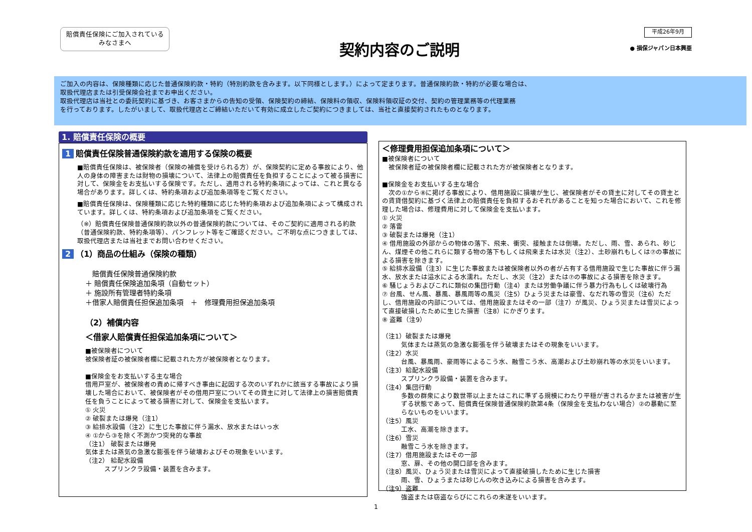賠償責任保険にご加入されている
みなさまへ
契約内容のご説明
平成26年9月
● 損保ジャパン日本興亜
ご加入の内容は、保険種類に応じた普通保険約款・特約（特別約款を含みます。以下同様とします。）によって定まります。普通保険約款・特約が必要な場合は、
取扱代理店または引受保険会社までお申出ください。
取扱代理店は当社との委託契約に基づき、お客さまからの告知の受領、保険契約の締結、保険料の領収、保険料領収証の交付、契約の管理業務等の代理業務
を行っております。したがいまして、取扱代理店とご締結いただいて有効に成立したご契約につきましては、当社と直接契約されたものとなります。
1. 賠償責任保険の概要
1 賠償責任保険普通保険約款を適用する保険の概要
■賠償責任保険は、被保険者（保険の補償を受けられる方）が、保険契約に定める事故により、他人の身体の障害または財物の損壊について、法律上の賠償責任を負担することによって被る損害に対して、保険金をお支払いする保険です。ただし、適用される特約条項によっては、これと異なる場合があります。詳しくは、特約条項および追加条項等をご覧ください。
■賠償責任保険は、保険種類に応じた特約種類に応じた特約条項および追加条項によって構成されています。詳しくは、特約条項および追加条項をご覧ください。
（※）賠償責任保険普通保険約款以外の普通保険約款については、そのご契約に適用される約款（普通保険約款、特約条項等）、パンフレット等をご確認ください。ご不明な点につきましては、取扱代理店または当社までお問い合わせください。
2 （1）商品の仕組み（保険の種類）
　賠償責任保険普通保険約款
＋ 賠償責任保険追加条項（自動セット）
＋ 施設所有管理者特約条項
＋借家人賠償責任担保追加条項　＋　修理費用担保追加条項
（2）補償内容
＜借家人賠償責任担保追加条項について＞
■被保険者について
被保険者証の被保険者欄に記載された方が被保険者となります。
■保険金をお支払いする主な場合
借用戸室が、被保険者の責めに帰すべき事由に起因する次のいずれかに該当する事故により損壊した場合において、被保険者がその借用戸室についてその貸主に対して法律上の損害賠償責任を負うことによって被る損害に対して、保険金を支払います。
① 火災
② 破裂または爆発（注1）
③ 給排水設備（注2）に生じた事故に伴う漏水、放水またはいっ水
④ ①から③を除く不測かつ突発的な事故
（注1） 破裂または爆発
気体または蒸気の急激な膨張を伴う破壊およびその現象をいいます。
（注2） 給配水設備
スプリンクラ設備・装置を含みます。
＜修理費用担保追加条項について＞
■被保険者について
　被保険者証の被保険者欄に記載された方が被保険者となります。
■保険金をお支払いする主な場合
　次の①から⑧に掲げる事故により、借用施設に損壊が生じ、被保険者がその貸主に対してその貸主との賃貸借契約に基づく法律上の賠償責任を負担するおそれがあることを知った場合において、これを修理した場合は、修理費用に対して保険金を支払います。
① 火災
② 落雷
③ 破裂または爆発（注1）
④ 借用施設の外部からの物体の落下、飛来、衝突、接触または倒壊。ただし、雨、雪、あられ、砂じん、煤煙その他これらに類する物の落下もしくは飛来または水災（注2）、土砂崩れもしくは⑦の事故による損害を除きます。
⑤ 給排水設備（注3）に生じた事故または被保険者以外の者が占有する借用施設で生じた事故に伴う漏水、放水または溢水による水濡れ。ただし、水災（注2）または⑦の事故による損害を除きます。
⑥ 騒じょうおよびこれに類似の集団行動（注4）または労働争議に伴う暴力行為もしくは破壊行為
⑦ 台風、せん風、暴風、暴風雨等の風災（注5）ひょう災または豪雪、なだれ等の雪災（注6）ただし、借用施設の内部については、借用施設またはその一部（注7）が風災、ひょう災または雪災によって直接破損したために生じた損害（注8）にかぎります。
⑧ 盗難（注9）
（注1）破裂または爆発
気体または蒸気の急激な膨張を伴う破壊またはその現象をいいます。
（注2）水災
台風、暴風雨、豪雨等によるこう水、融雪こう水、高潮および土砂崩れ等の水災をいいます。
（注3）給配水設備
スプリンクラ設備・装置を含みます。
（注4）集団行動
多数の群衆により数世帯以上またはこれに準ずる規模にわたり平穏が害されるかまたは被害が生ずる状態であって、賠償責任保険普通保険約款第4条（保険金を支払わない場合）②の暴動に至らないものをいいます。
（注5）風災
工水、高潮を除きます。
（注6）雪災
融雪こう水を除きます。
（注7）借用施設またはその一部
窓、扉、その他の開口部を含みます。
（注8）風災、ひょう災または雪災によって直接破損したために生じた損害
雨、雪、ひょうまたは砂じんの吹き込みによる損害を含みます。
（注9）盗難
強盗または窃盗ならびにこれらの未遂をいいます。
1